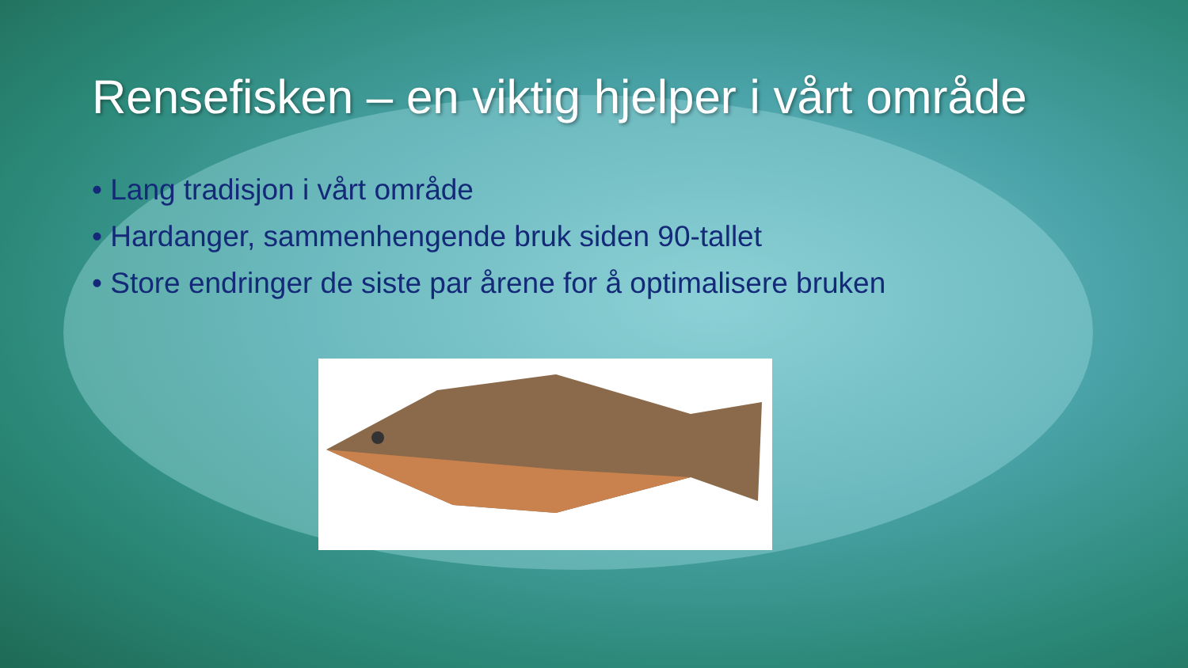Rensefisken – en viktig hjelper i vårt område
• Lang tradisjon i vårt område
• Hardanger, sammenhengende bruk siden 90-tallet
• Store endringer de siste par årene for å optimalisere bruken